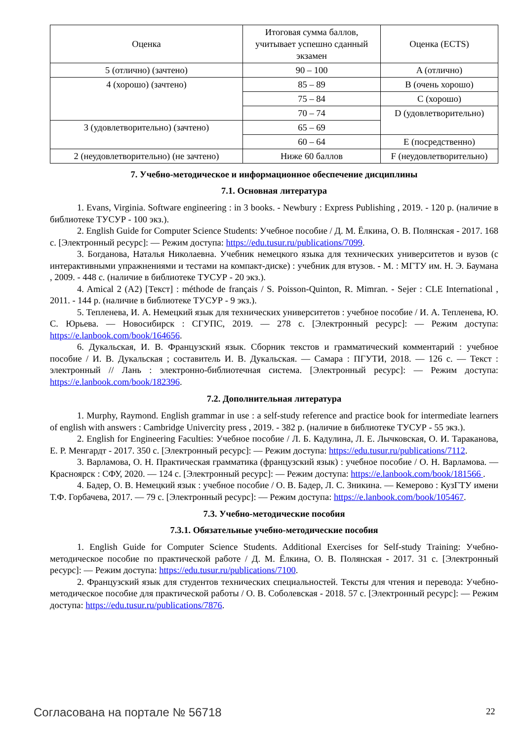| Оценка | Итоговая сумма баллов, учитывает успешно сданный экзамен | Оценка (ECTS) |
| 5 (отлично) (зачтено) | 90 – 100 | A (отлично) |
| 4 (хорошо) (зачтено) | 85 – 89 | B (очень хорошо) |
| | 75 – 84 | C (хорошо) |
| | 70 – 74 | D (удовлетворительно) |
| 3 (удовлетворительно) (зачтено) | 65 – 69 | |
| | 60 – 64 | E (посредственно) |
| 2 (неудовлетворительно) (не зачтено) | Ниже 60 баллов | F (неудовлетворительно) |
7. Учебно-методическое и информационное обеспечение дисциплины
7.1. Основная литература
1. Evans, Virginia. Software engineering : in 3 books. - Newbury : Express Publishing , 2019. - 120 p. (наличие в библиотеке ТУСУР - 100 экз.).
2. English Guide for Computer Science Students: Учебное пособие / Д. М. Ёлкина, О. В. Полянская - 2017. 168 с. [Электронный ресурс]: — Режим доступа: https://edu.tusur.ru/publications/7099.
3. Богданова, Наталья Николаевна. Учебник немецкого языка для технических университетов и вузов (с интерактивными упражнениями и тестами на компакт-диске) : учебник для втузов. - М. : МГТУ им. Н. Э. Баумана , 2009. - 448 с. (наличие в библиотеке ТУСУР - 20 экз.).
4. Amical 2 (A2) [Текст] : méthode de français / S. Poisson-Quinton, R. Mimran. - Sejer : CLE International , 2011. - 144 p. (наличие в библиотеке ТУСУР - 9 экз.).
5. Тепленева, И. А. Немецкий язык для технических университетов : учебное пособие / И. А. Тепленева, Ю. С. Юрьева. — Новосибирск : СГУПС, 2019. — 278 с. [Электронный ресурс]: — Режим доступа: https://e.lanbook.com/book/164656.
6. Дукальская, И. В. Французский язык. Сборник текстов и грамматический комментарий : учебное пособие / И. В. Дукальская ; составитель И. В. Дукальская. — Самара : ПГУТИ, 2018. — 126 с. — Текст : электронный // Лань : электронно-библиотечная система. [Электронный ресурс]: — Режим доступа: https://e.lanbook.com/book/182396.
7.2. Дополнительная литература
1. Murphy, Raymond. English grammar in use : a self-study reference and practice book for intermediate learners of english with answers : Cambridge Univercity press , 2019. - 382 p. (наличие в библиотеке ТУСУР - 55 экз.).
2. English for Engineering Faculties: Учебное пособие / Л. Б. Кадулина, Л. Е. Лычковская, О. И. Тараканова, Е. Р. Менгардт - 2017. 350 с. [Электронный ресурс]: — Режим доступа: https://edu.tusur.ru/publications/7112.
3. Варламова, О. Н. Практическая грамматика (французский язык) : учебное пособие / О. Н. Варламова. — Красноярск : СФУ, 2020. — 124 с. [Электронный ресурс]: — Режим доступа: https://e.lanbook.com/book/181566 .
4. Бадер, О. В. Немецкий язык : учебное пособие / О. В. Бадер, Л. С. Зникина. — Кемерово : КузГТУ имени Т.Ф. Горбачева, 2017. — 79 с. [Электронный ресурс]: — Режим доступа: https://e.lanbook.com/book/105467.
7.3. Учебно-методические пособия
7.3.1. Обязательные учебно-методические пособия
1. English Guide for Computer Science Students. Additional Exercises for Self-study Training: Учебно-методическое пособие по практической работе / Д. М. Ёлкина, О. В. Полянская - 2017. 31 с. [Электронный ресурс]: — Режим доступа: https://edu.tusur.ru/publications/7100.
2. Французский язык для студентов технических специальностей. Тексты для чтения и перевода: Учебно-методическое пособие для практической работы / О. В. Соболевская - 2018. 57 с. [Электронный ресурс]: — Режим доступа: https://edu.tusur.ru/publications/7876.
Согласована на портале № 56718 22